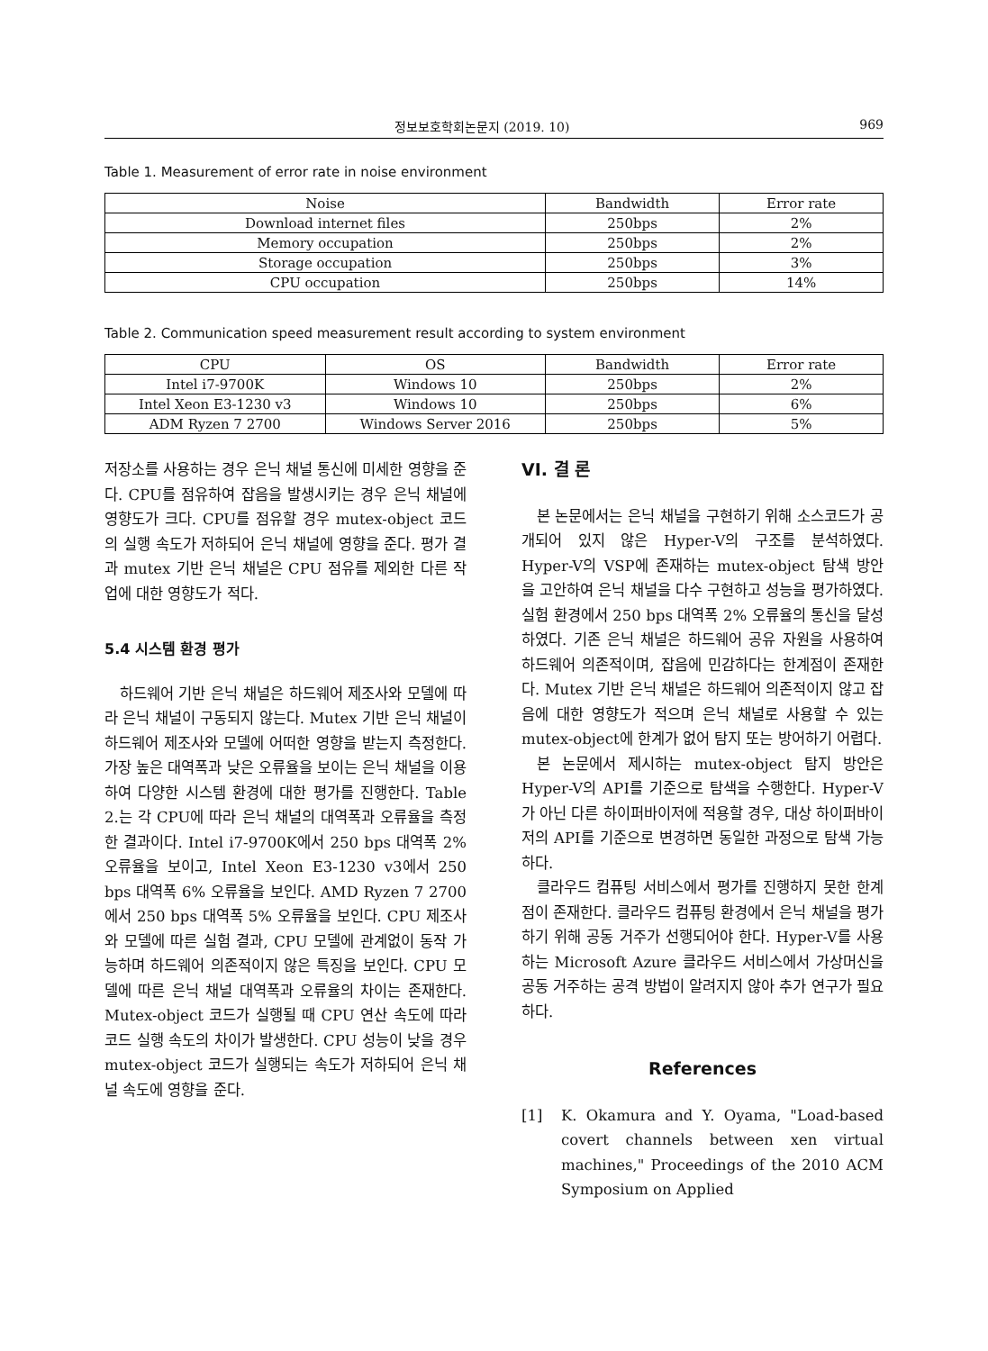정보보호학회논문지 (2019. 10) 969
Table 1. Measurement of error rate in noise environment
| Noise | Bandwidth | Error rate |
| --- | --- | --- |
| Download internet files | 250bps | 2% |
| Memory occupation | 250bps | 2% |
| Storage occupation | 250bps | 3% |
| CPU occupation | 250bps | 14% |
Table 2. Communication speed measurement result according to system environment
| CPU | OS | Bandwidth | Error rate |
| --- | --- | --- | --- |
| Intel i7-9700K | Windows 10 | 250bps | 2% |
| Intel Xeon E3-1230 v3 | Windows 10 | 250bps | 6% |
| ADM Ryzen 7 2700 | Windows Server 2016 | 250bps | 5% |
저장소를 사용하는 경우 은닉 채널 통신에 미세한 영향을 준다. CPU를 점유하여 잡음을 발생시키는 경우 은닉 채널에 영향도가 크다. CPU를 점유할 경우 mutex-object 코드의 실행 속도가 저하되어 은닉 채널에 영향을 준다. 평가 결과 mutex 기반 은닉 채널은 CPU 점유를 제외한 다른 작업에 대한 영향도가 적다.
5.4 시스템 환경 평가
하드웨어 기반 은닉 채널은 하드웨어 제조사와 모델에 따라 은닉 채널이 구동되지 않는다. Mutex 기반 은닉 채널이 하드웨어 제조사와 모델에 어떠한 영향을 받는지 측정한다. 가장 높은 대역폭과 낮은 오류율을 보이는 은닉 채널을 이용하여 다양한 시스템 환경에 대한 평가를 진행한다. Table 2.는 각 CPU에 따라 은닉 채널의 대역폭과 오류율을 측정한 결과이다. Intel i7-9700K에서 250 bps 대역폭 2% 오류율을 보이고, Intel Xeon E3-1230 v3에서 250 bps 대역폭 6% 오류율을 보인다. AMD Ryzen 7 2700에서 250 bps 대역폭 5% 오류율을 보인다. CPU 제조사와 모델에 따른 실험 결과, CPU 모델에 관계없이 동작 가능하며 하드웨어 의존적이지 않은 특징을 보인다. CPU 모델에 따른 은닉 채널 대역폭과 오류율의 차이는 존재한다. Mutex-object 코드가 실행될 때 CPU 연산 속도에 따라 코드 실행 속도의 차이가 발생한다. CPU 성능이 낮을 경우 mutex-object 코드가 실행되는 속도가 저하되어 은닉 채널 속도에 영향을 준다.
VI. 결 론
본 논문에서는 은닉 채널을 구현하기 위해 소스코드가 공개되어 있지 않은 Hyper-V의 구조를 분석하였다. Hyper-V의 VSP에 존재하는 mutex-object 탐색 방안을 고안하여 은닉 채널을 다수 구현하고 성능을 평가하였다. 실험 환경에서 250 bps 대역폭 2% 오류율의 통신을 달성하였다. 기존 은닉 채널은 하드웨어 공유 자원을 사용하여 하드웨어 의존적이며, 잡음에 민감하다는 한계점이 존재한다. Mutex 기반 은닉 채널은 하드웨어 의존적이지 않고 잡음에 대한 영향도가 적으며 은닉 채널로 사용할 수 있는 mutex-object에 한계가 없어 탐지 또는 방어하기 어렵다.
본 논문에서 제시하는 mutex-object 탐지 방안은 Hyper-V의 API를 기준으로 탐색을 수행한다. Hyper-V가 아닌 다른 하이퍼바이저에 적용할 경우, 대상 하이퍼바이저의 API를 기준으로 변경하면 동일한 과정으로 탐색 가능하다.
클라우드 컴퓨팅 서비스에서 평가를 진행하지 못한 한계점이 존재한다. 클라우드 컴퓨팅 환경에서 은닉 채널을 평가하기 위해 공동 거주가 선행되어야 한다. Hyper-V를 사용하는 Microsoft Azure 클라우드 서비스에서 가상머신을 공동 거주하는 공격 방법이 알려지지 않아 추가 연구가 필요하다.
References
[1] K. Okamura and Y. Oyama, "Load-based covert channels between xen virtual machines," Proceedings of the 2010 ACM Symposium on Applied